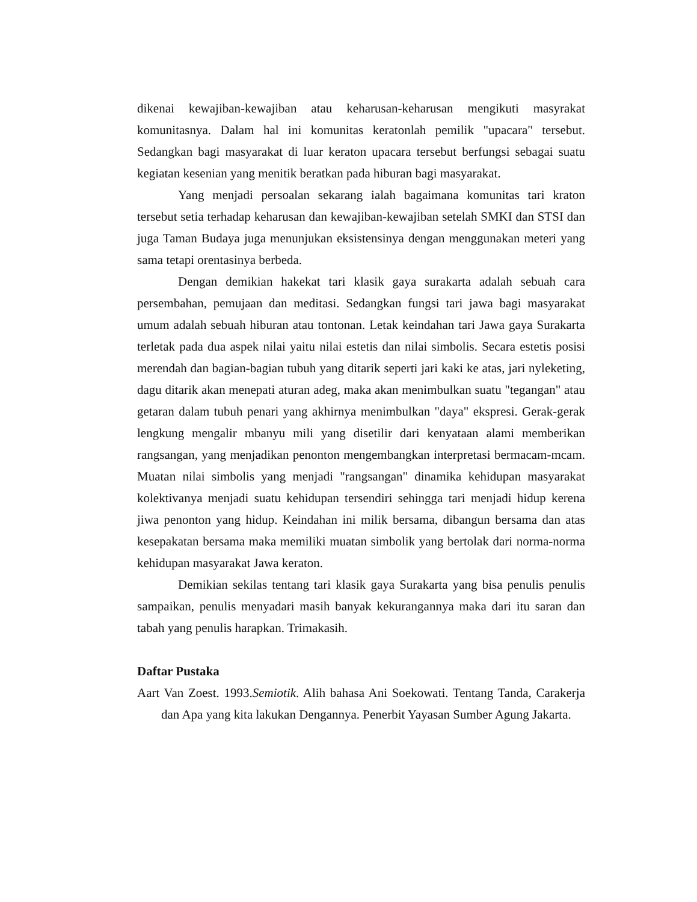dikenai kewajiban-kewajiban atau keharusan-keharusan mengikuti masyrakat komunitasnya. Dalam hal ini komunitas keratonlah pemilik "upacara" tersebut. Sedangkan bagi masyarakat di luar keraton upacara tersebut berfungsi sebagai suatu kegiatan kesenian yang menitik beratkan pada hiburan bagi masyarakat.
Yang menjadi persoalan sekarang ialah bagaimana komunitas tari kraton tersebut setia terhadap keharusan dan kewajiban-kewajiban setelah SMKI dan STSI dan juga Taman Budaya juga menunjukan eksistensinya dengan menggunakan meteri yang sama tetapi orentasinya berbeda.
Dengan demikian hakekat tari klasik gaya surakarta adalah sebuah cara persembahan, pemujaan dan meditasi. Sedangkan fungsi tari jawa bagi masyarakat umum adalah sebuah hiburan atau tontonan. Letak keindahan tari Jawa gaya Surakarta terletak pada dua aspek nilai yaitu nilai estetis dan nilai simbolis. Secara estetis posisi merendah dan bagian-bagian tubuh yang ditarik seperti jari kaki ke atas, jari nyleketing, dagu ditarik akan menepati aturan adeg, maka akan menimbulkan suatu "tegangan" atau getaran dalam tubuh penari yang akhirnya menimbulkan "daya" ekspresi. Gerak-gerak lengkung mengalir mbanyu mili yang disetilir dari kenyataan alami memberikan rangsangan, yang menjadikan penonton mengembangkan interpretasi bermacam-mcam. Muatan nilai simbolis yang menjadi "rangsangan" dinamika kehidupan masyarakat kolektivanya menjadi suatu kehidupan tersendiri sehingga tari menjadi hidup kerena jiwa penonton yang hidup. Keindahan ini milik bersama, dibangun bersama dan atas kesepakatan bersama maka memiliki muatan simbolik yang bertolak dari norma-norma kehidupan masyarakat Jawa keraton.
Demikian sekilas tentang tari klasik gaya Surakarta yang bisa penulis penulis sampaikan, penulis menyadari masih banyak kekurangannya maka dari itu saran dan tabah yang penulis harapkan. Trimakasih.
Daftar Pustaka
Aart Van Zoest. 1993.Semiotik. Alih bahasa Ani Soekowati. Tentang Tanda, Carakerja dan Apa yang kita lakukan Dengannya. Penerbit Yayasan Sumber Agung Jakarta.